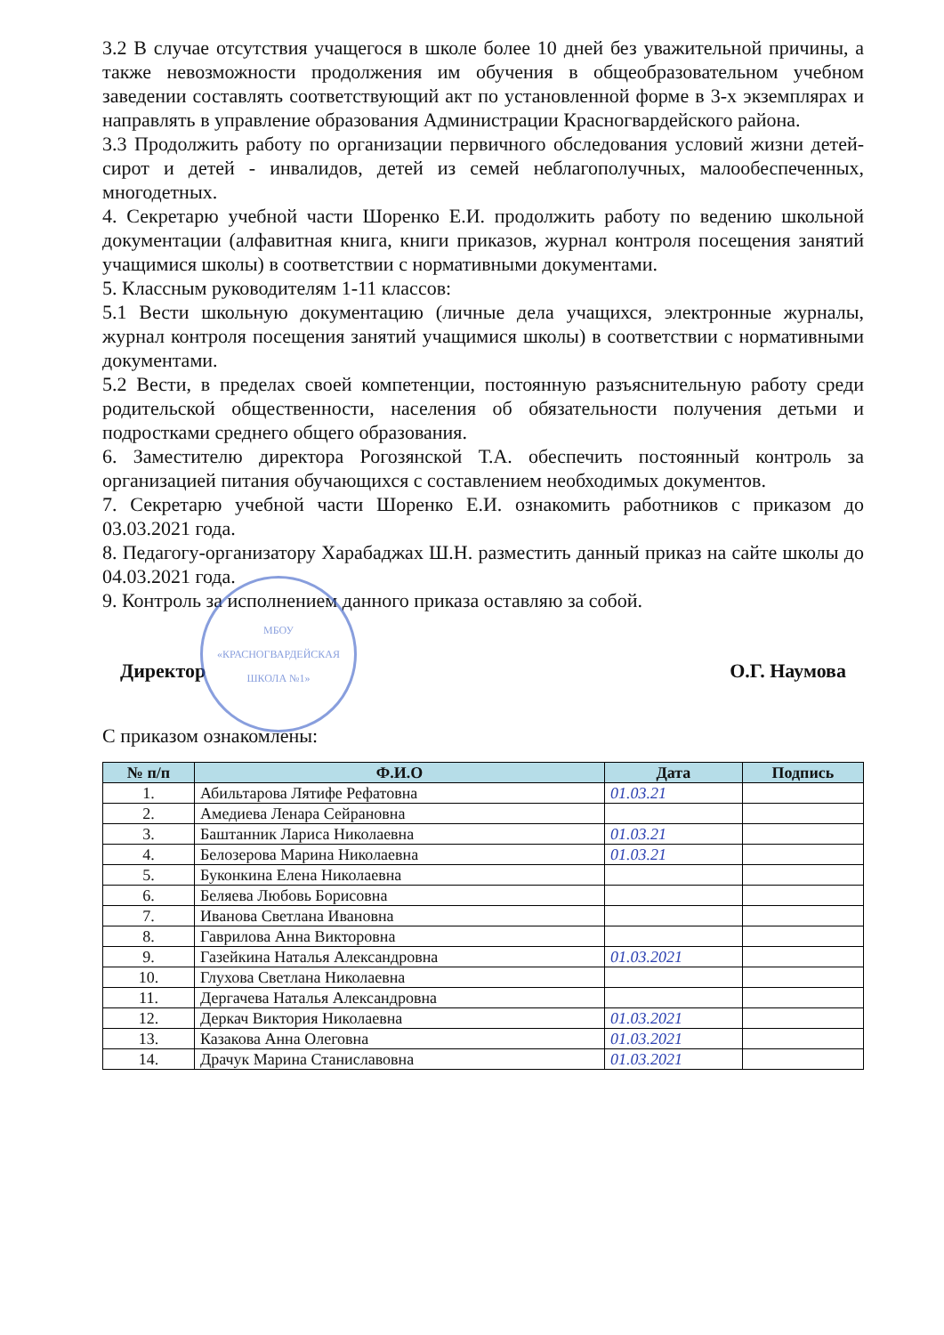3.2 В случае отсутствия учащегося в школе более 10 дней без уважительной причины, а также невозможности продолжения им обучения в общеобразовательном учебном заведении составлять соответствующий акт по установленной форме в 3-х экземплярах и направлять в управление образования Администрации Красногвардейского района.
3.3 Продолжить работу по организации первичного обследования условий жизни детей-сирот и детей - инвалидов, детей из семей неблагополучных, малообеспеченных, многодетных.
4. Секретарю учебной части Шоренко Е.И. продолжить работу по ведению школьной документации (алфавитная книга, книги приказов, журнал контроля посещения занятий учащимися школы) в соответствии с нормативными документами.
5. Классным руководителям 1-11 классов:
5.1 Вести школьную документацию (личные дела учащихся, электронные журналы, журнал контроля посещения занятий учащимися школы) в соответствии с нормативными документами.
5.2 Вести, в пределах своей компетенции, постоянную разъяснительную работу среди родительской общественности, населения об обязательности получения детьми и подростками среднего общего образования.
6. Заместителю директора Рогозянской Т.А. обеспечить постоянный контроль за организацией питания обучающихся с составлением необходимых документов.
7. Секретарю учебной части Шоренко Е.И. ознакомить работников с приказом до 03.03.2021 года.
8. Педагогу-организатору Харабаджах Ш.Н. разместить данный приказ на сайте школы до 04.03.2021 года.
9. Контроль за исполнением данного приказа оставляю за собой.
Директор О.Г. Наумова
МБОУ «КРАСНОГВАРДЕЙСКАЯ ШКОЛА №1»
С приказом ознакомлены:
| № п/п | Ф.И.О | Дата | Подпись |
| --- | --- | --- | --- |
| 1. | Абильтарова Лятифе Рефатовна | 01.03.21 | |
| 2. | Амедиева Ленара Сейрановна | | |
| 3. | Баштанник Лариса Николаевна | 01.03.21 | |
| 4. | Белозерова Марина Николаевна | 01.03.21 | |
| 5. | Буконкина Елена Николаевна | | |
| 6. | Беляева Любовь Борисовна | | |
| 7. | Иванова Светлана Ивановна | | |
| 8. | Гаврилова Анна Викторовна | | |
| 9. | Газейкина Наталья Александровна | 01.03.2021 | |
| 10. | Глухова Светлана Николаевна | | |
| 11. | Дергачева Наталья Александровна | | |
| 12. | Деркач Виктория Николаевна | 01.03.2021 | |
| 13. | Казакова Анна Олеговна | 01.03.2021 | |
| 14. | Драчук Марина Станиславовна | 01.03.2021 | |